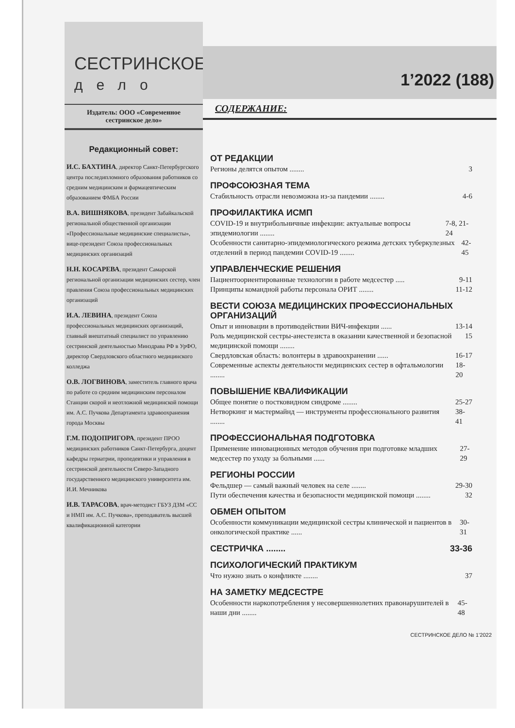СЕСТРИНСКОЕ
дело
Издатель: ООО «Современное сестринское дело»
Редакционный совет:
И.С. БАХТИНА, директор Санкт-Петербургского центра последипломного образования работников со средним медицинским и фармацевтическим образованием ФМБА России
В.А. ВИШНЯКОВА, президент Забайкальской региональной общественной организации «Профессиональные медицинские специалисты», вице-президент Союза профессиональных медицинских организаций
Н.Н. КОСАРЕВА, президент Самарской региональной организации медицинских сестер, член правления Союза профессиональных медицинских организаций
И.А. ЛЕВИНА, президент Союза профессиональных медицинских организаций, главный внештатный специалист по управлению сестринской деятельностью Минздрава РФ в УрФО, директор Свердловского областного медицинского колледжа
О.В. ЛОГВИНОВА, заместитель главного врача по работе со средним медицинским персоналом Станции скорой и неотложной медицинской помощи им. А.С. Пучкова Департамента здравоохранения города Москвы
Г.М. ПОДОПРИГОРА, президент ПРОО медицинских работников Санкт-Петербурга, доцент кафедры гериатрии, пропедевтики и управления в сестринской деятельности Северо-Западного государственного медицинского университета им. И.И. Мечникова
И.В. ТАРАСОВА, врач-методист ГБУЗ ДЗМ «СС и НМП им. А.С. Пучкова», преподаватель высшей квалификационной категории
1’2022 (188)
СОДЕРЖАНИЕ:
ОТ РЕДАКЦИИ
Регионы делятся опытом ........ 3
ПРОФСОЮЗНАЯ ТЕМА
Стабильность отрасли невозможна из-за пандемии ........ 4-6
ПРОФИЛАКТИКА ИСМП
COVID-19 и внутрибольничные инфекции: актуальные вопросы эпидемиологии ........ 7-8, 21-24
Особенности санитарно-эпидемиологического режима детских туберкулезных отделений в период пандемии COVID-19 ........ 42-45
УПРАВЛЕНЧЕСКИЕ РЕШЕНИЯ
Пациентоориентированные технологии в работе медсестер ..... 9-11
Принципы командной работы персонала ОРИТ ........ 11-12
ВЕСТИ СОЮЗА МЕДИЦИНСКИХ ПРОФЕССИОНАЛЬНЫХ ОРГАНИЗАЦИЙ
Опыт и инновации в противодействии ВИЧ-инфекции ...... 13-14
Роль медицинской сестры-анестезиста в оказании качественной и безопасной медицинской помощи ........ 15
Свердловская область: волонтеры в здравоохранении ...... 16-17
Современные аспекты деятельности медицинских сестер в офтальмологии ........ 18-20
ПОВЫШЕНИЕ КВАЛИФИКАЦИИ
Общее понятие о постковидном синдроме ........ 25-27
Нетворкинг и мастермайнд — инструменты профессионального развития ........ 38-41
ПРОФЕССИОНАЛЬНАЯ ПОДГОТОВКА
Применение инновационных методов обучения при подготовке младших медсестер по уходу за больными ...... 27-29
РЕГИОНЫ РОССИИ
Фельдшер — самый важный человек на селе ........ 29-30
Пути обеспечения качества и безопасности медицинской помощи ........ 32
ОБМЕН ОПЫТОМ
Особенности коммуникации медицинской сестры клинической и пациентов в онкологической практике ...... 30-31
СЕСТРИЧКА ........ 33-36
ПСИХОЛОГИЧЕСКИЙ ПРАКТИКУМ
Что нужно знать о конфликте ........ 37
НА ЗАМЕТКУ МЕДСЕСТРЕ
Особенности наркопотребления у несовершеннолетних правонарушителей в наши дни ........ 45-48
СЕСТРИНСКОЕ ДЕЛО № 1’2022